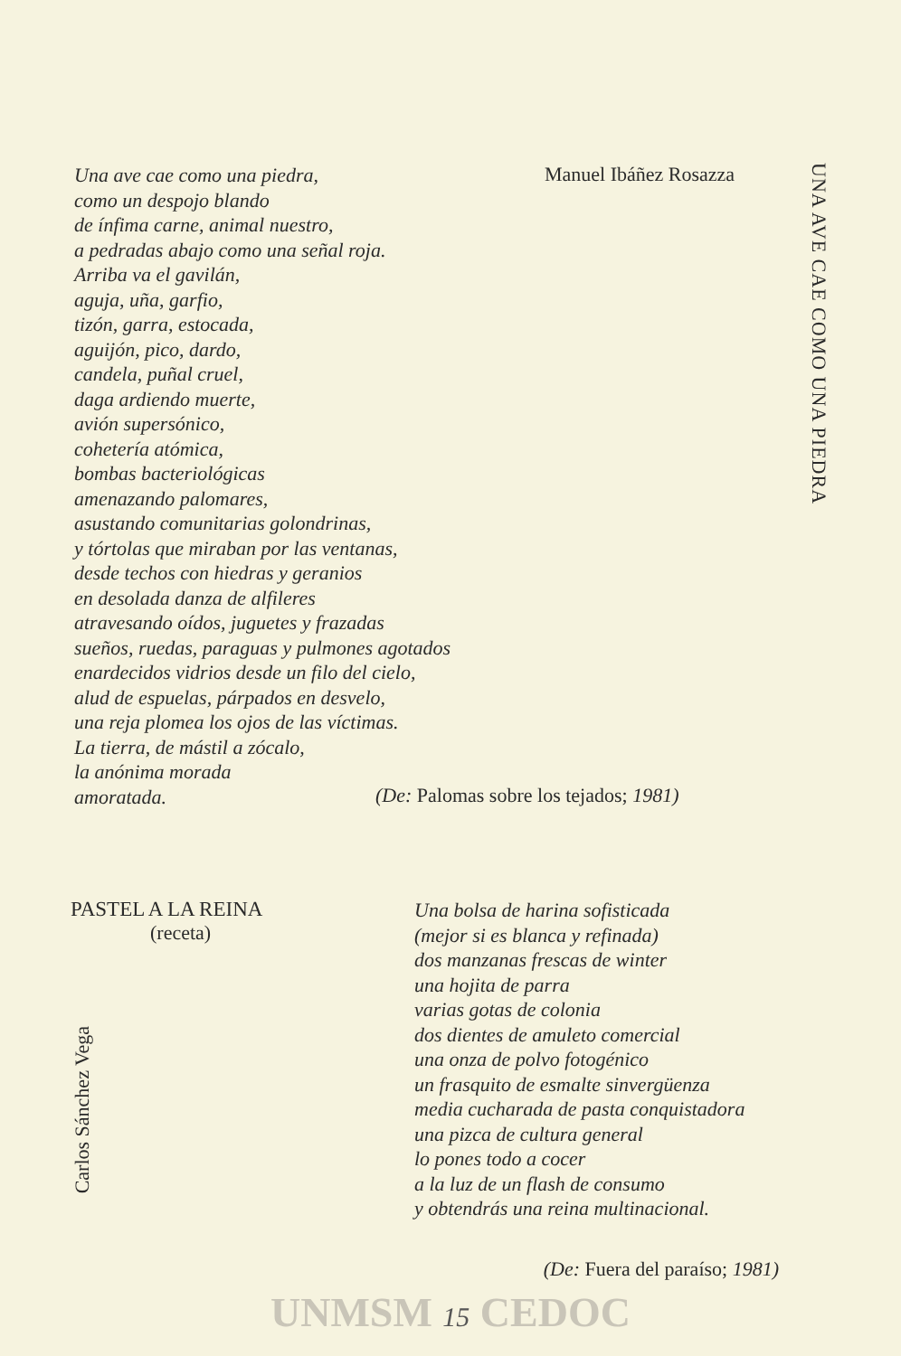Una ave cae como una piedra,
como un despojo blando
de ínfima carne, animal nuestro,
a pedradas abajo como una señal roja.
Arriba va el gavilán,
aguja, uña, garfio,
tizón, garra, estocada,
aguijón, pico, dardo,
candela, puñal cruel,
daga ardiendo muerte,
avión supersónico,
cohetería atómica,
bombas bacteriológicas
amenazando palomares,
asustando comunitarias golondrinas,
y tórtolas que miraban por las ventanas,
desde techos con hiedras y geranios
en desolada danza de alfileres
atravesando oídos, juguetes y frazadas
sueños, ruedas, paraguas y pulmones agotados
enardecidos vidrios desde un filo del cielo,
alud de espuelas, párpados en desvelo,
una reja plomea los ojos de las víctimas.
La tierra, de mástil a zócalo,
la anónima morada
amoratada.
Manuel Ibáñez Rosazza
UNA AVE CAE COMO UNA PIEDRA
(De: Palomas sobre los tejados; 1981)
PASTEL A LA REINA
(receta)
Carlos Sánchez Vega
Una bolsa de harina sofisticada
(mejor si es blanca y refinada)
dos manzanas frescas de winter
una hojita de parra
varias gotas de colonia
dos dientes de amuleto comercial
una onza de polvo fotogénico
un frasquito de esmalte sinvergüenza
media cucharada de pasta conquistadora
una pizca de cultura general
lo pones todo a cocer
a la luz de un flash de consumo
y obtendrás una reina multinacional.
(De: Fuera del paraíso; 1981)
UNMSM 15 CEDOC